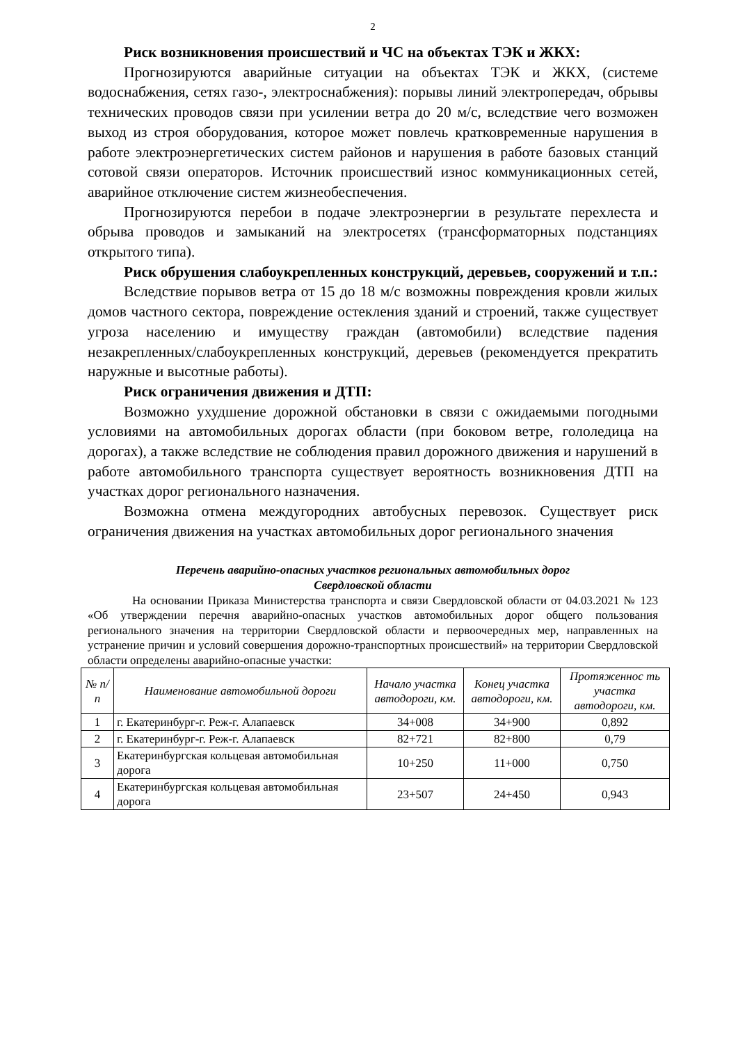2
Риск возникновения происшествий и ЧС на объектах ТЭК и ЖКХ:
Прогнозируются аварийные ситуации на объектах ТЭК и ЖКХ, (системе водоснабжения, сетях газо-, электроснабжения): порывы линий электропередач, обрывы технических проводов связи при усилении ветра до 20 м/с, вследствие чего возможен выход из строя оборудования, которое может повлечь кратковременные нарушения в работе электроэнергетических систем районов и нарушения в работе базовых станций сотовой связи операторов. Источник происшествий износ коммуникационных сетей, аварийное отключение систем жизнеобеспечения.
Прогнозируются перебои в подаче электроэнергии в результате перехлеста и обрыва проводов и замыканий на электросетях (трансформаторных подстанциях открытого типа).
Риск обрушения слабоукрепленных конструкций, деревьев, сооружений и т.п.:
Вследствие порывов ветра от 15 до 18 м/с возможны повреждения кровли жилых домов частного сектора, повреждение остекления зданий и строений, также существует угроза населению и имуществу граждан (автомобили) вследствие падения незакрепленных/слабоукрепленных конструкций, деревьев (рекомендуется прекратить наружные и высотные работы).
Риск ограничения движения и ДТП:
Возможно ухудшение дорожной обстановки в связи с ожидаемыми погодными условиями на автомобильных дорогах области (при боковом ветре, гололедица на дорогах), а также вследствие не соблюдения правил дорожного движения и нарушений в работе автомобильного транспорта существует вероятность возникновения ДТП на участках дорог регионального назначения.
Возможна отмена междугородних автобусных перевозок. Существует риск ограничения движения на участках автомобильных дорог регионального значения
Перечень аварийно-опасных участков региональных автомобильных дорог
Свердловской области
На основании Приказа Министерства транспорта и связи Свердловской области от 04.03.2021 № 123 «Об утверждении перечня аварийно-опасных участков автомобильных дорог общего пользования регионального значения на территории Свердловской области и первоочередных мер, направленных на устранение причин и условий совершения дорожно-транспортных происшествий» на территории Свердловской области определены аварийно-опасные участки:
| № п/п | Наименование автомобильной дороги | Начало участка автодороги, км. | Конец участка автодороги, км. | Протяженнос ть участка автодороги, км. |
| --- | --- | --- | --- | --- |
| 1 | г. Екатеринбург-г. Реж-г. Алапаевск | 34+008 | 34+900 | 0,892 |
| 2 | г. Екатеринбург-г. Реж-г. Алапаевск | 82+721 | 82+800 | 0,79 |
| 3 | Екатеринбургская кольцевая автомобильная дорога | 10+250 | 11+000 | 0,750 |
| 4 | Екатеринбургская кольцевая автомобильная дорога | 23+507 | 24+450 | 0,943 |